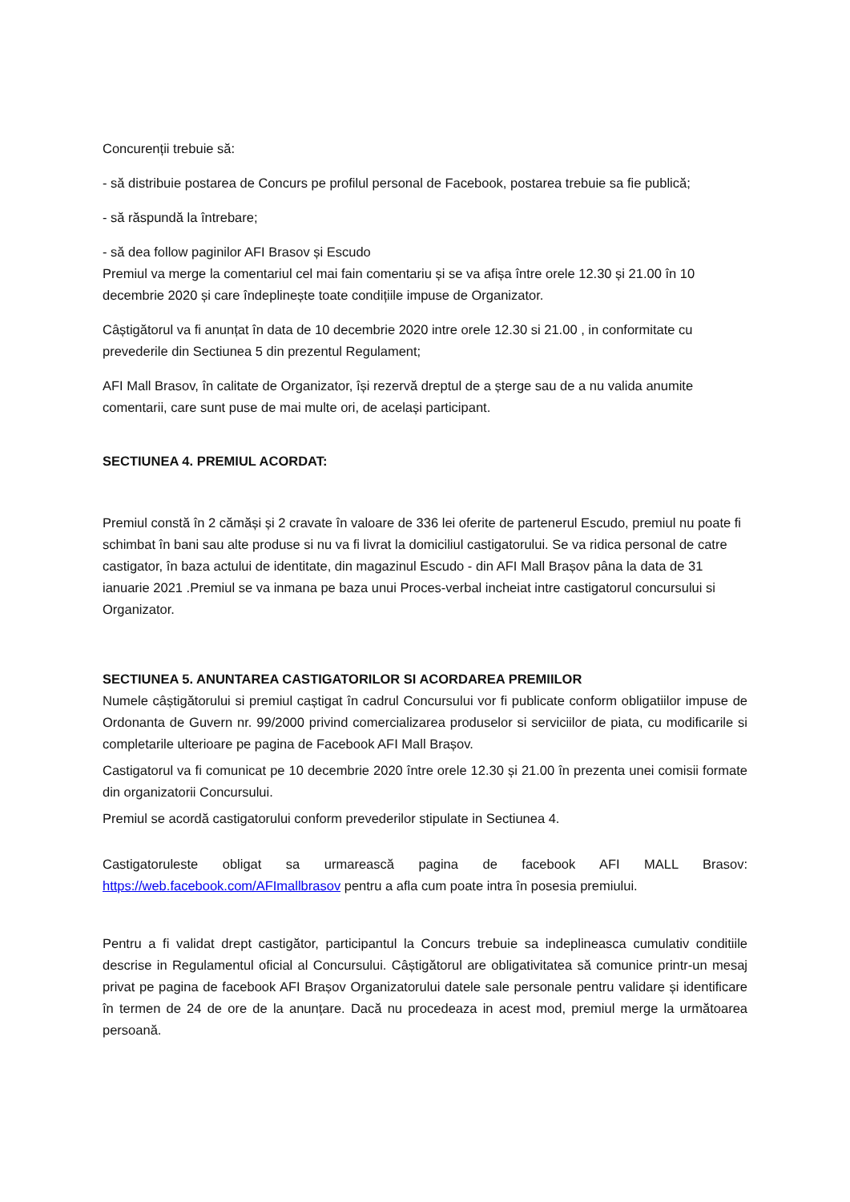Concurenții trebuie să:
- să distribuie postarea de Concurs pe profilul personal de Facebook, postarea trebuie sa fie publică;
- să răspundă la întrebare;
- să dea follow paginilor AFI Brasov și Escudo
Premiul va merge la comentariul cel mai fain comentariu și se va afișa între orele 12.30 și 21.00 în 10 decembrie 2020 și care îndeplinește toate condițiile impuse de Organizator.
Câștigătorul va fi anunțat în data de 10 decembrie 2020 intre orele 12.30 si 21.00 , in conformitate cu prevederile din Sectiunea 5 din prezentul Regulament;
AFI Mall Brasov, în calitate de Organizator, își rezervă dreptul de a șterge sau de a nu valida anumite comentarii, care sunt puse de mai multe ori, de același participant.
SECTIUNEA 4. PREMIUL ACORDAT:
Premiul constă în 2 cămăși și 2 cravate în valoare de 336 lei oferite de partenerul Escudo, premiul nu poate fi schimbat în bani sau alte produse si nu va fi livrat la domiciliul castigatorului. Se va ridica personal de catre castigator, în baza actului de identitate, din magazinul Escudo - din AFI Mall Brașov pâna la data de 31 ianuarie 2021 .Premiul se va inmana pe baza unui Proces-verbal incheiat intre castigatorul concursului si Organizator.
SECTIUNEA 5. ANUNTAREA CASTIGATORILOR SI ACORDAREA PREMIILOR
Numele câștigătorului si premiul caștigat în cadrul Concursului vor fi publicate conform obligatiilor impuse de Ordonanta de Guvern nr. 99/2000 privind comercializarea produselor si serviciilor de piata, cu modificarile si completarile ulterioare pe pagina de Facebook AFI Mall Brașov.
Castigatorul va fi comunicat pe 10 decembrie 2020 între orele 12.30 și 21.00 în prezenta unei comisii formate din organizatorii Concursului.
Premiul se acordă castigatorului conform prevederilor stipulate in Sectiunea 4.
Castigatoruleste obligat sa urmarească pagina de facebook AFI MALL Brasov: https://web.facebook.com/AFImallbrasov pentru a afla cum poate intra în posesia premiului.
Pentru a fi validat drept castigător, participantul la Concurs trebuie sa indeplineasca cumulativ conditiile descrise in Regulamentul oficial al Concursului. Câștigătorul are obligativitatea să comunice printr-un mesaj privat pe pagina de facebook AFI Brașov Organizatorului datele sale personale pentru validare și identificare în termen de 24 de ore de la anunțare. Dacă nu procedeaza in acest mod, premiul merge la următoarea persoană.